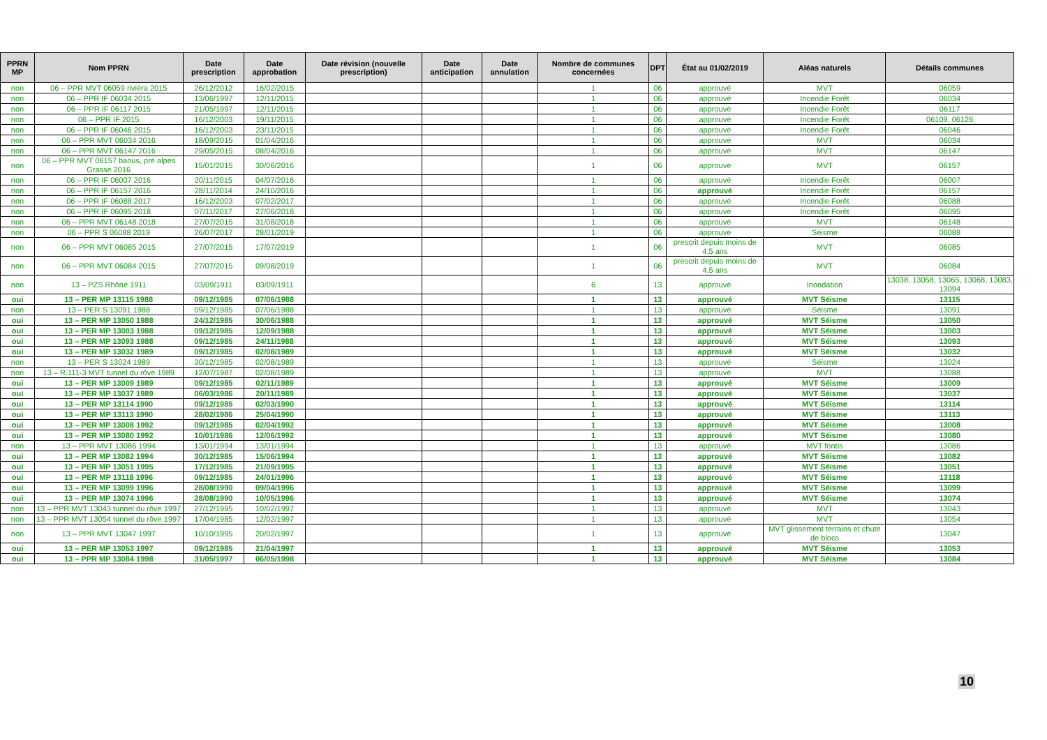| PPRN MP | Nom PPRN | Date prescription | Date approbation | Date révision (nouvelle prescription) | Date anticipation | Date annulation | Nombre de communes concernées | DPT | État au 01/02/2019 | Aléas naturels | Détails communes |
| --- | --- | --- | --- | --- | --- | --- | --- | --- | --- | --- | --- |
| non | 06 – PPR MVT 06059 riviéra 2015 | 26/12/2012 | 16/02/2015 | | | | 1 | 06 | approuvé | MVT | 06059 |
| non | 06 – PPR IF 06034 2015 | 13/06/1997 | 12/11/2015 | | | | 1 | 06 | approuvé | Incendie Forêt | 06034 |
| non | 06 – PPR IF 06117 2015 | 21/05/1997 | 12/11/2015 | | | | 1 | 06 | approuvé | Incendie Forêt | 06117 |
| non | 06 – PPR IF 2015 | 16/12/2003 | 19/11/2015 | | | | 1 | 06 | approuvé | Incendie Forêt | 06109, 06126 |
| non | 06 – PPR IF 06046 2015 | 16/12/2003 | 23/11/2015 | | | | 1 | 06 | approuvé | Incendie Forêt | 06046 |
| non | 06 – PPR MVT 06034 2016 | 18/09/2015 | 01/04/2016 | | | | 1 | 06 | approuvé | MVT | 06034 |
| non | 06 – PPR MVT 06147 2016 | 29/05/2015 | 08/04/2016 | | | | 1 | 06 | approuvé | MVT | 06147 |
| non | 06 – PPR MVT 06157 baous, pré alpes Grasse 2016 | 15/01/2015 | 30/06/2016 | | | | 1 | 06 | approuvé | MVT | 06157 |
| non | 06 – PPR IF 06007 2016 | 20/11/2015 | 04/07/2016 | | | | 1 | 06 | approuvé | Incendie Forêt | 06007 |
| non | 06 – PPR IF 06157 2016 | 28/11/2014 | 24/10/2016 | | | | 1 | 06 | approuvé | Incendie Forêt | 06157 |
| non | 06 – PPR IF 06088 2017 | 16/12/2003 | 07/02/2017 | | | | 1 | 06 | approuvé | Incendie Forêt | 06088 |
| non | 06 – PPR IF 06095 2018 | 07/11/2017 | 27/06/2018 | | | | 1 | 06 | approuvé | Incendie Forêt | 06095 |
| non | 06 – PPR MVT 06148 2018 | 27/07/2015 | 31/08/2018 | | | | 1 | 06 | approuvé | MVT | 06148 |
| non | 06 – PPR S 06088 2019 | 26/07/2017 | 28/01/2019 | | | | 1 | 06 | approuvé | Séisme | 06088 |
| non | 06 – PPR MVT 06085 2015 | 27/07/2015 | 17/07/2019 | | | | 1 | 06 | prescrit depuis moins de 4,5 ans | MVT | 06085 |
| non | 06 – PPR MVT 06084 2015 | 27/07/2015 | 09/08/2019 | | | | 1 | 06 | prescrit depuis moins de 4,5 ans | MVT | 06084 |
| non | 13 – PZS Rhône 1911 | 03/09/1911 | 03/09/1911 | | | | 6 | 13 | approuvé | Inondation | 13038, 13058, 13065, 13068, 13083, 13094 |
| oui | 13 – PER MP 13115 1988 | 09/12/1985 | 07/06/1988 | | | | 1 | 13 | approuvé | MVT Séisme | 13115 |
| non | 13 – PER S 13091 1988 | 09/12/1985 | 07/06/1988 | | | | 1 | 13 | approuvé | Séisme | 13091 |
| oui | 13 – PER MP 13050 1988 | 24/12/1985 | 30/06/1988 | | | | 1 | 13 | approuvé | MVT Séisme | 13050 |
| oui | 13 – PER MP 13003 1988 | 09/12/1985 | 12/09/1988 | | | | 1 | 13 | approuvé | MVT Séisme | 13003 |
| oui | 13 – PER MP 13093 1988 | 09/12/1985 | 24/11/1988 | | | | 1 | 13 | approuvé | MVT Séisme | 13093 |
| oui | 13 – PER MP 13032 1989 | 09/12/1985 | 02/08/1989 | | | | 1 | 13 | approuvé | MVT Séisme | 13032 |
| non | 13 – PER S 13024 1989 | 30/12/1985 | 02/08/1989 | | | | 1 | 13 | approuvé | Séisme | 13024 |
| non | 13 – R.111-3 MVT tunnel du rôve 1989 | 12/07/1987 | 02/08/1989 | | | | 1 | 13 | approuvé | MVT | 13088 |
| oui | 13 – PER MP 13009 1989 | 09/12/1985 | 02/11/1989 | | | | 1 | 13 | approuvé | MVT Séisme | 13009 |
| oui | 13 – PER MP 13037 1989 | 06/03/1986 | 20/11/1989 | | | | 1 | 13 | approuvé | MVT Séisme | 13037 |
| oui | 13 – PER MP 13114 1990 | 09/12/1985 | 02/03/1990 | | | | 1 | 13 | approuvé | MVT Séisme | 13114 |
| oui | 13 – PER MP 13113 1990 | 28/02/1986 | 25/04/1990 | | | | 1 | 13 | approuvé | MVT Séisme | 13113 |
| oui | 13 – PER MP 13008 1992 | 09/12/1985 | 02/04/1992 | | | | 1 | 13 | approuvé | MVT Séisme | 13008 |
| oui | 13 – PER MP 13080 1992 | 10/01/1986 | 12/06/1992 | | | | 1 | 13 | approuvé | MVT Séisme | 13080 |
| non | 13 – PPR MVT 13086 1994 | 13/01/1994 | 13/01/1994 | | | | 1 | 13 | approuvé | MVT fontis | 13086 |
| oui | 13 – PER MP 13082 1994 | 30/12/1985 | 15/06/1994 | | | | 1 | 13 | approuvé | MVT Séisme | 13082 |
| oui | 13 – PER MP 13051 1995 | 17/12/1985 | 21/09/1995 | | | | 1 | 13 | approuvé | MVT Séisme | 13051 |
| oui | 13 – PER MP 13118 1996 | 09/12/1985 | 24/01/1996 | | | | 1 | 13 | approuvé | MVT Séisme | 13118 |
| oui | 13 – PER MP 13099 1996 | 28/08/1990 | 09/04/1996 | | | | 1 | 13 | approuvé | MVT Séisme | 13099 |
| oui | 13 – PER MP 13074 1996 | 28/08/1990 | 10/05/1996 | | | | 1 | 13 | approuvé | MVT Séisme | 13074 |
| non | 13 – PPR MVT 13043 tunnel du rôve 1997 | 27/12/1995 | 10/02/1997 | | | | 1 | 13 | approuvé | MVT | 13043 |
| non | 13 – PPR MVT 13054 tunnel du rôve 1997 | 17/04/1985 | 12/02/1997 | | | | 1 | 13 | approuvé | MVT | 13054 |
| non | 13 – PPR MVT 13047 1997 | 10/10/1995 | 20/02/1997 | | | | 1 | 13 | approuvé | MVT glissement terrains et chute de blocs | 13047 |
| oui | 13 – PER MP 13053 1997 | 09/12/1985 | 21/04/1997 | | | | 1 | 13 | approuvé | MVT Séisme | 13053 |
| oui | 13 – PPR MP 13084 1998 | 31/05/1997 | 06/05/1998 | | | | 1 | 13 | approuvé | MVT Séisme | 13084 |
10